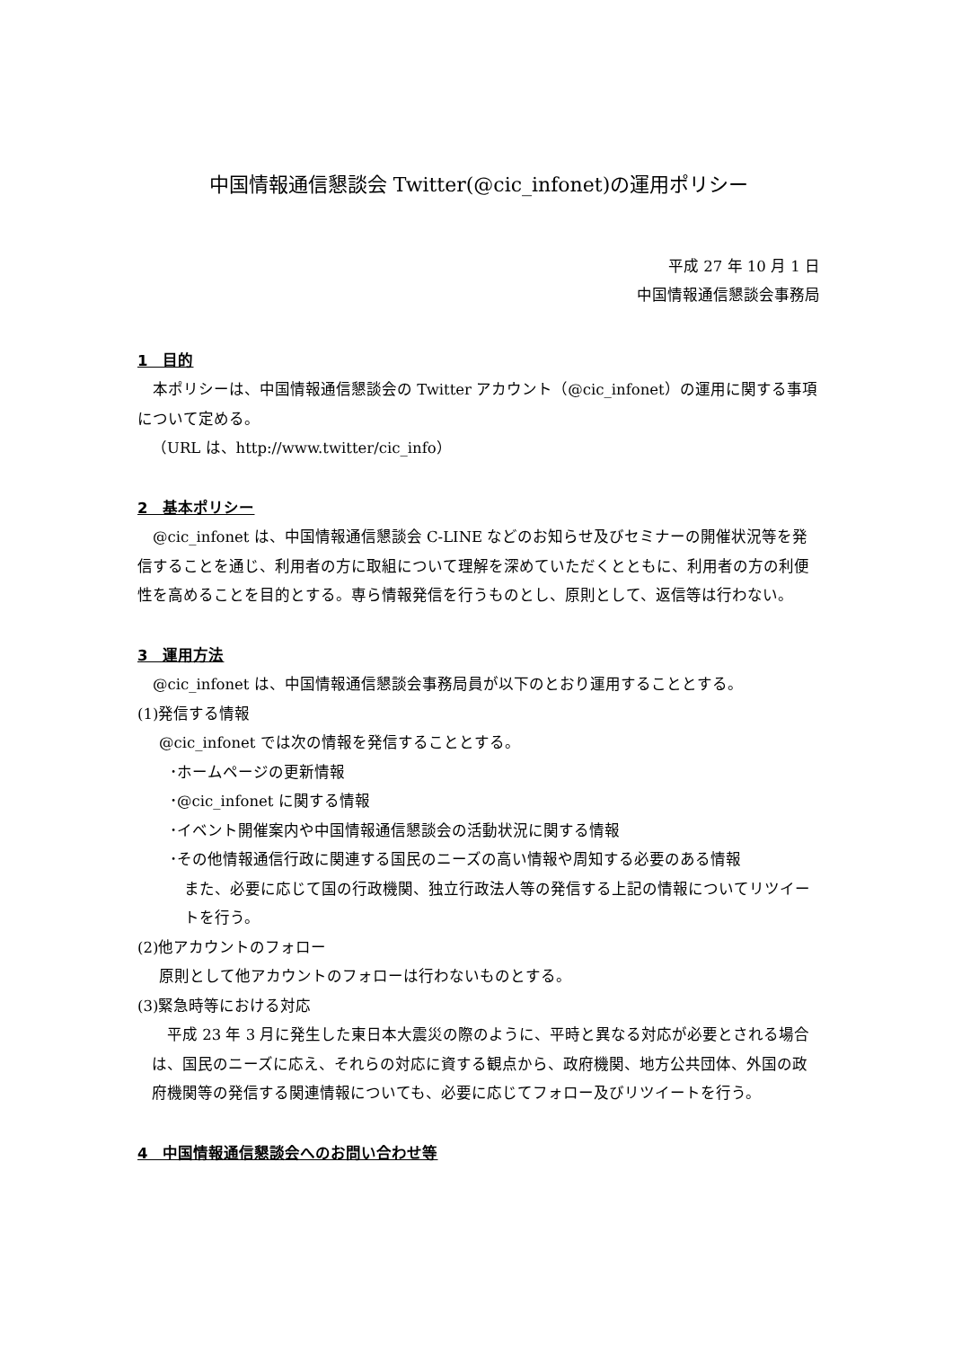中国情報通信懇談会 Twitter(@cic_infonet)の運用ポリシー
平成 27 年 10 月 1 日
中国情報通信懇談会事務局
1　目的
　本ポリシーは、中国情報通信懇談会の Twitter アカウント（@cic_infonet）の運用に関する事項について定める。
（URL は、http://www.twitter/cic_info）
2　基本ポリシー
　@cic_infonet は、中国情報通信懇談会 C-LINE などのお知らせ及びセミナーの開催状況等を発信することを通じ、利用者の方に取組について理解を深めていただくとともに、利用者の方の利便性を高めることを目的とする。専ら情報発信を行うものとし、原則として、返信等は行わない。
3　運用方法
　@cic_infonet は、中国情報通信懇談会事務局員が以下のとおり運用することとする。
(1)発信する情報
@cic_infonet では次の情報を発信することとする。
･ホームページの更新情報
･@cic_infonet に関する情報
･イベント開催案内や中国情報通信懇談会の活動状況に関する情報
･その他情報通信行政に関連する国民のニーズの高い情報や周知する必要のある情報
また、必要に応じて国の行政機関、独立行政法人等の発信する上記の情報についてリツイートを行う。
(2)他アカウントのフォロー
原則として他アカウントのフォローは行わないものとする。
(3)緊急時等における対応
　平成 23 年 3 月に発生した東日本大震災の際のように、平時と異なる対応が必要とされる場合は、国民のニーズに応え、それらの対応に資する観点から、政府機関、地方公共団体、外国の政府機関等の発信する関連情報についても、必要に応じてフォロー及びリツイートを行う。
4　中国情報通信懇談会へのお問い合わせ等